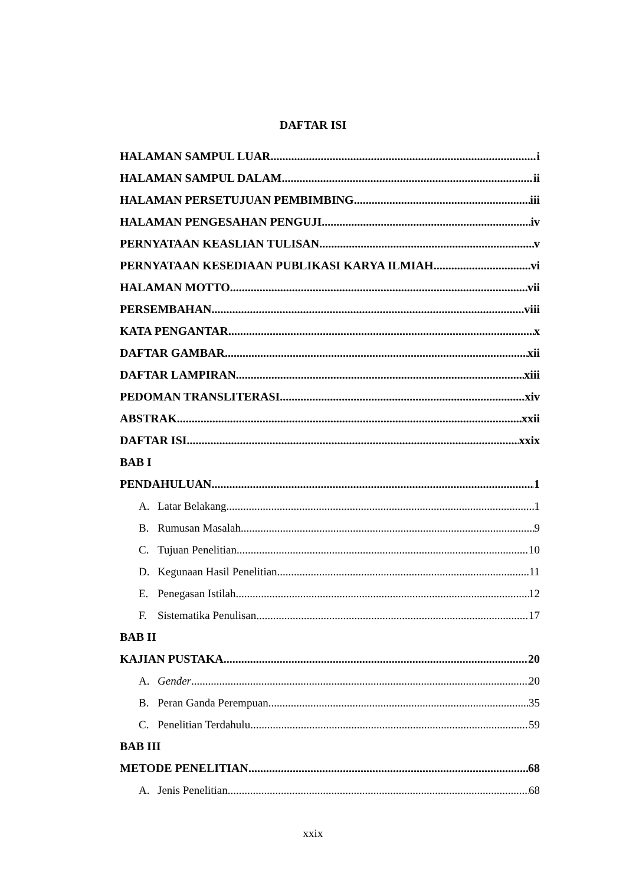DAFTAR ISI
HALAMAN SAMPUL LUAR i
HALAMAN SAMPUL DALAM ii
HALAMAN PERSETUJUAN PEMBIMBING iii
HALAMAN PENGESAHAN PENGUJI iv
PERNYATAAN KEASLIAN TULISAN v
PERNYATAAN KESEDIAAN PUBLIKASI KARYA ILMIAH vi
HALAMAN MOTTO vii
PERSEMBAHAN viii
KATA PENGANTAR x
DAFTAR GAMBAR xii
DAFTAR LAMPIRAN xiii
PEDOMAN TRANSLITERASI xiv
ABSTRAK xxii
DAFTAR ISI xxix
BAB I
PENDAHULUAN 1
A. Latar Belakang 1
B. Rumusan Masalah 9
C. Tujuan Penelitian 10
D. Kegunaan Hasil Penelitian 11
E. Penegasan Istilah 12
F. Sistematika Penulisan 17
BAB II
KAJIAN PUSTAKA 20
A. Gender 20
B. Peran Ganda Perempuan 35
C. Penelitian Terdahulu 59
BAB III
METODE PENELITIAN 68
A. Jenis Penelitian 68
xxix